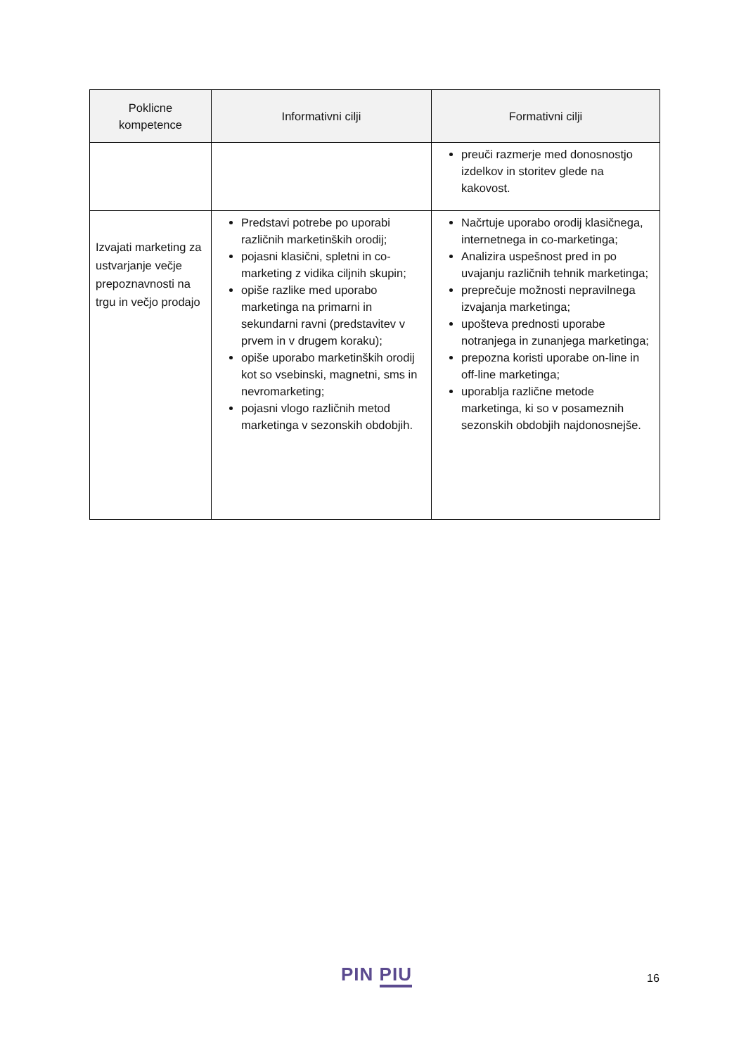| Poklicne kompetence | Informativni cilji | Formativni cilji |
| --- | --- | --- |
| | | preuči razmerje med donosnostjo izdelkov in storitev glede na kakovost. |
| Izvajati marketing za ustvarjanje večje prepoznavnosti na trgu in večjo prodajo | Predstavi potrebe po uporabi različnih marketinških orodij; pojasni klasični, spletni in co-marketing z vidika ciljnih skupin; opiše razlike med uporabo marketinga na primarni in sekundarni ravni (predstavitev v prvem in v drugem koraku); opiše uporabo marketinških orodij kot so vsebinski, magnetni, sms in nevromarketing; pojasni vlogo različnih metod marketinga v sezonskih obdobjih. | Načrtuje uporabo orodij klasičnega, internetnega in co-marketinga; Analizira uspešnost pred in po uvajanju različnih tehnik marketinga; preprečuje možnosti nepravilnega izvajanja marketinga; upošteva prednosti uporabe notranjega in zunanjega marketinga; prepozna koristi uporabe on-line in off-line marketinga; uporablja različne metode marketinga, ki so v posameznih sezonskih obdobjih najdonosnejše. |
PIN PIU 16